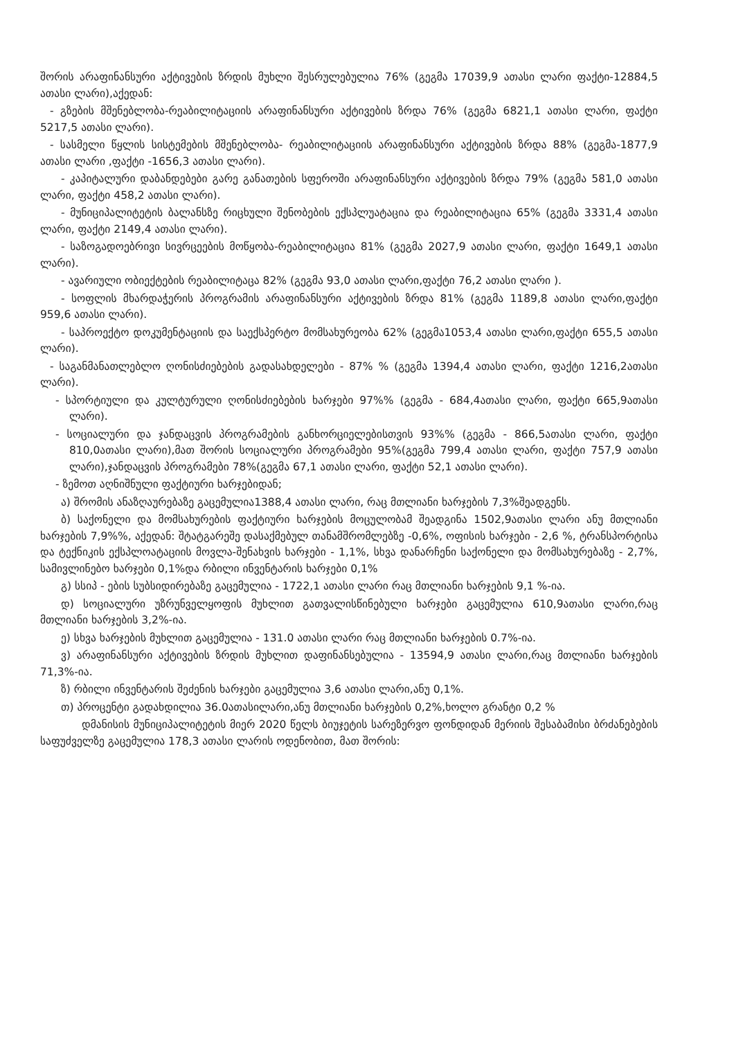შორის არაფინანსური აქტივების ზრდის მუხლი შესრულებულია 76% (გეგმა 17039,9 ათასი ლარი ფაქტი-12884,5 ათასი ლარი),აქედან:
- გზების მშენებლობა-რეაბილიტაციის არაფინანსური აქტივების ზრდა 76% (გეგმა 6821,1 ათასი ლარი, ფაქტი 5217,5 ათასი ლარი).
- სასმელი წყლის სისტემების მშენებლობა- რეაბილიტაციის არაფინანსური აქტივების ზრდა 88% (გეგმა-1877,9 ათასი ლარი ,ფაქტი -1656,3 ათასი ლარი).
- კაპიტალური დაბანდებები გარე განათების სფეროში არაფინანსური აქტივების ზრდა 79% (გეგმა 581,0 ათასი ლარი, ფაქტი 458,2 ათასი ლარი).
- მუნიციპალიტეტის ბალანსზე რიცხული შენობების ექსპლუატაცია და რეაბილიტაცია 65% (გეგმა 3331,4 ათასი ლარი, ფაქტი 2149,4 ათასი ლარი).
- საზოგადოებრივი სივრცეების მოწყობა-რეაბილიტაცია 81% (გეგმა 2027,9 ათასი ლარი, ფაქტი 1649,1 ათასი ლარი).
- ავარიული ობიექტების რეაბილიტაცა 82% (გეგმა 93,0 ათასი ლარი,ფაქტი 76,2 ათასი ლარი ).
- სოფლის მხარდაჭერის პროგრამის არაფინანსური აქტივების ზრდა 81% (გეგმა 1189,8 ათასი ლარი,ფაქტი 959,6 ათასი ლარი).
- საპროექტო დოკუმენტაციის და საექსპერტო მომსახურეობა 62% (გეგმა1053,4 ათასი ლარი,ფაქტი 655,5 ათასი ლარი).
- საგანმანათლებლო ღონისძიებების გადასახდელები - 87% % (გეგმა 1394,4 ათასი ლარი, ფაქტი 1216,2ათასი ლარი).
- სპორტიული და კულტურული ღონისძიებების ხარჯები 97%% (გეგმა - 684,4ათასი ლარი, ფაქტი 665,9ათასი ლარი).
- სოციალური და ჯანდაცვის პროგრამების განხორციელებისთვის 93%% (გეგმა - 866,5ათასი ლარი, ფაქტი 810,0ათასი ლარი),მათ შორის სოციალური პროგრამები 95%(გეგმა 799,4 ათასი ლარი, ფაქტი 757,9 ათასი ლარი),ჯანდაცვის პროგრამები 78%(გეგმა 67,1 ათასი ლარი, ფაქტი 52,1 ათასი ლარი).
- ზემოთ აღნიშნული ფაქტიური ხარჯებიდან;
ა) შრომის ანაზღაურებაზე გაცემულია1388,4 ათასი ლარი, რაც მთლიანი ხარჯების 7,3%შეადგენს.
ბ) საქონელი და მომსახურების ფაქტიური ხარჯების მოცულობამ შეადგინა 1502,9ათასი ლარი ანუ მთლიანი ხარჯების 7,9%%, აქედან: შტატგარეშე დასაქმებულ თანამშრომლებზე -0,6%, ოფისის ხარჯები - 2,6 %, ტრანსპორტისა და ტექნიკის ექსპლოატაციის მოვლა-შენახვის ხარჯები - 1,1%, სხვა დანარჩენი საქონელი და მომსახურებაზე - 2,7%, სამივლინებო ხარჯები 0,1%და რბილი ინვენტარის ხარჯები 0,1%
გ) სსიპ - ების სუბსიდირებაზე გაცემულია - 1722,1 ათასი ლარი რაც მთლიანი ხარჯების 9,1 %-ია.
დ) სოციალური უზრუნველყოფის მუხლით გათვალისწინებული ხარჯები გაცემულია 610,9ათასი ლარი,რაც მთლიანი ხარჯების 3,2%-ია.
ე) სხვა ხარჯების მუხლით გაცემულია - 131.0 ათასი ლარი რაც მთლიანი ხარჯების 0.7%-ია.
ვ) არაფინანსური აქტივების ზრდის მუხლით დაფინანსებულია - 13594,9 ათასი ლარი,რაც მთლიანი ხარჯების 71,3%-ია.
ზ) რბილი ინვენტარის შეძენის ხარჯები გაცემულია 3,6 ათასი ლარი,ანუ 0,1%.
თ) პროცენტი გადახდილია 36.0ათასილარი,ანუ მთლიანი ხარჯების 0,2%,ხოლო გრანტი 0,2 %
დმანისის მუნიციპალიტეტის მიერ 2020 წელს ბიუჯეტის სარეზერვო ფონდიდან მერიის შესაბამისი ბრძანებების საფუძველზე გაცემულია 178,3 ათასი ლარის ოდენობით, მათ შორის: